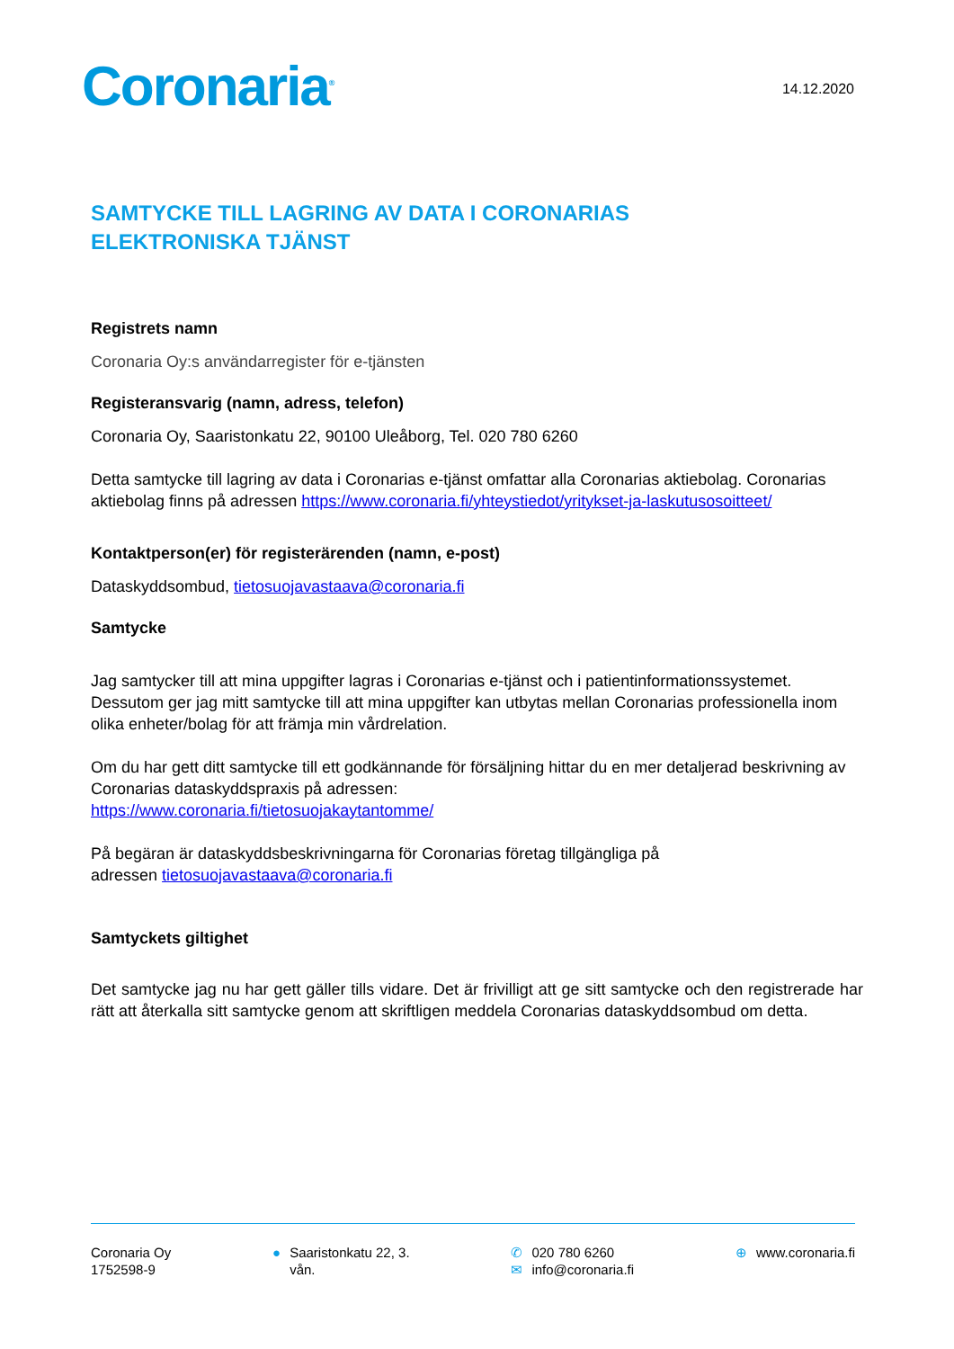Coronaria<sup>®</sup>
14.12.2020
SAMTYCKE TILL LAGRING AV DATA I CORONARIAS
ELEKTRONISKA TJÄNST
Registrets namn
Coronaria Oy:s användarregister för e-tjänsten
Registeransvarig (namn, adress, telefon)
Coronaria Oy, Saaristonkatu 22, 90100 Uleåborg, Tel. 020 780 6260
Detta samtycke till lagring av data i Coronarias e-tjänst omfattar alla Coronarias aktiebolag. Coronarias aktiebolag finns på adressen https://www.coronaria.fi/yhteystiedot/yritykset-ja-laskutusosoitteet/
Kontaktperson(er) för registerärenden (namn, e-post)
Dataskyddsombud, tietosuojavastaava@coronaria.fi
Samtycke
Jag samtycker till att mina uppgifter lagras i Coronarias e-tjänst och i patientinformationssystemet. Dessutom ger jag mitt samtycke till att mina uppgifter kan utbytas mellan Coronarias professionella inom olika enheter/bolag för att främja min vårdrelation.
Om du har gett ditt samtycke till ett godkännande för försäljning hittar du en mer detaljerad beskrivning av Coronarias dataskyddspraxis på adressen:
https://www.coronaria.fi/tietosuojakaytantomme/
På begäran är dataskyddsbeskrivningarna för Coronarias företag tillgängliga på
adressen tietosuojavastaava@coronaria.fi
Samtyckets giltighet
Det samtycke jag nu har gett gäller tills vidare. Det är frivilligt att ge sitt samtycke och den registrerade har rätt att återkalla sitt samtycke genom att skriftligen meddela Coronarias dataskyddsombud om detta.
Coronaria Oy
1752598-9
● Saaristonkatu 22, 3.
vån.
✆ 020 780 6260
✉ info@coronaria.fi
⊕ www.coronaria.fi